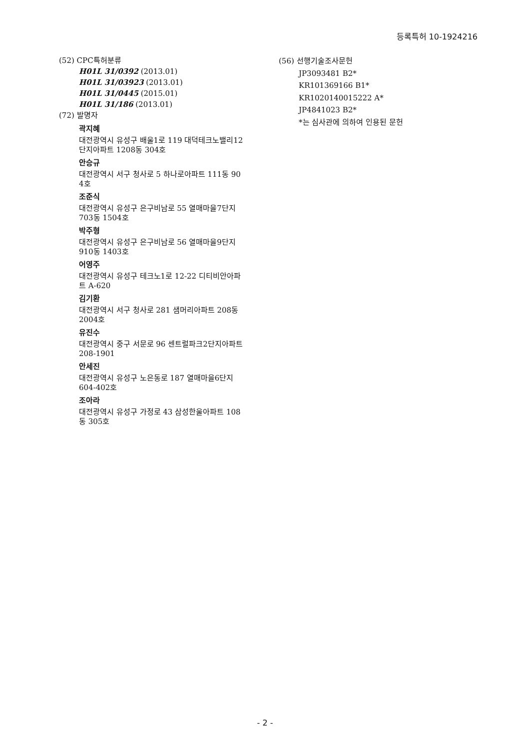등록특허 10-1924216
(52) CPC특허분류
H01L 31/0392 (2013.01)
H01L 31/03923 (2013.01)
H01L 31/0445 (2015.01)
H01L 31/186 (2013.01)
(72) 발명자
곽지혜
대전광역시 유성구 배울1로 119 대덕테크노밸리12
단지아파트 1208동 304호
안승규
대전광역시 서구 청사로 5 하나로아파트 111동 90
4호
조준식
대전광역시 유성구 은구비남로 55 열매마을7단지
703동 1504호
박주형
대전광역시 유성구 은구비남로 56 열매마을9단지
910동 1403호
어영주
대전광역시 유성구 테크노1로 12-22 디티비안아파
트 A-620
김기환
대전광역시 서구 청사로 281 샘머리아파트 208동
2004호
유진수
대전광역시 중구 서문로 96 센트럴파크2단지아파트
208-1901
안세진
대전광역시 유성구 노은동로 187 열매마을6단지
604-402호
조아라
대전광역시 유성구 가정로 43 삼성한울아파트 108
동 305호
(56) 선행기술조사문헌
JP3093481 B2*
KR101369166 B1*
KR1020140015222 A*
JP4841023 B2*
*는 심사관에 의하여 인용된 문헌
- 2 -